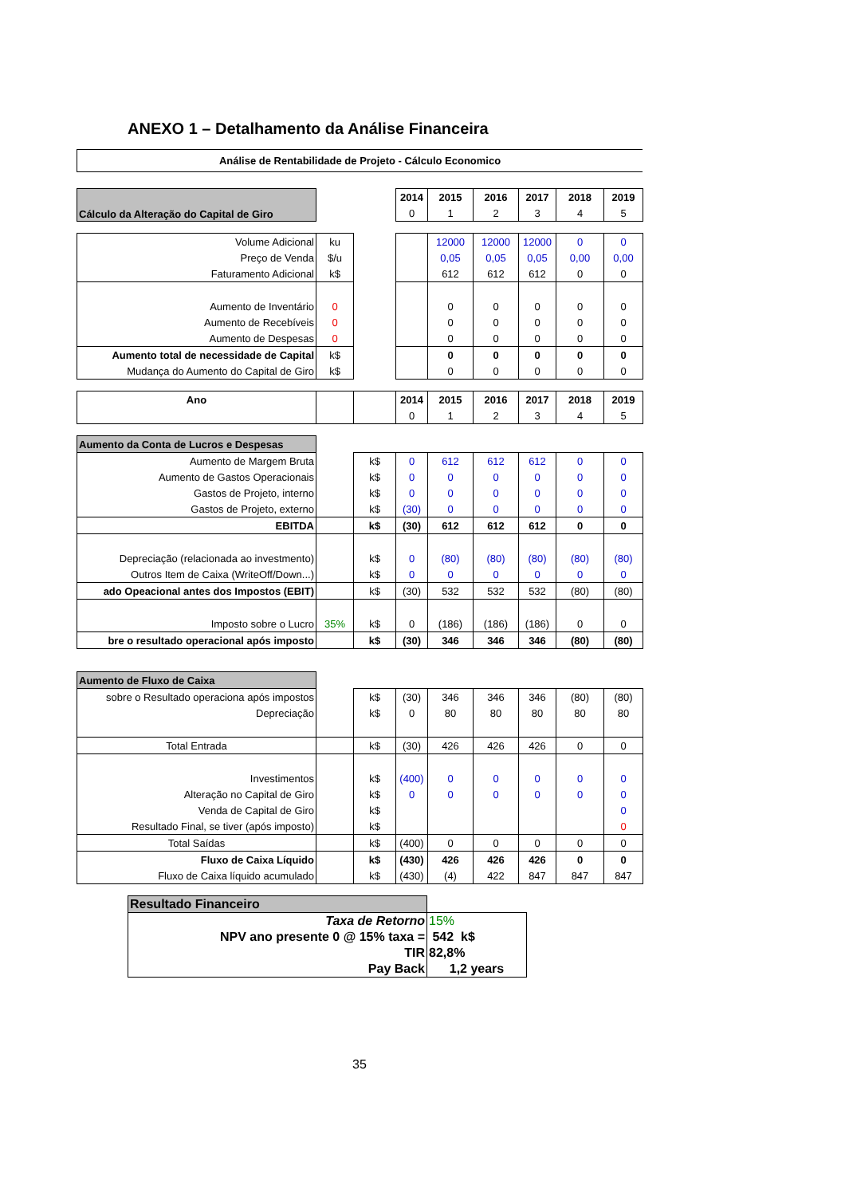ANEXO 1 – Detalhamento da Análise Financeira
Análise de Rentabilidade de Projeto - Cálculo Economico
| Cálculo da Alteração do Capital de Giro | | | 2014 | 2015 | 2016 | 2017 | 2018 | 2019 |
| | | | 0 | 1 | 2 | 3 | 4 | 5 |
| Volume Adicional | ku | | | 12000 | 12000 | 12000 | 0 | 0 |
| Preço de Venda | $/u | | | 0,05 | 0,05 | 0,05 | 0,00 | 0,00 |
| Faturamento Adicional | k$ | | | 612 | 612 | 612 | 0 | 0 |
| Aumento de Inventário | 0 | | | 0 | 0 | 0 | 0 | 0 |
| Aumento de Recebíveis | 0 | | | 0 | 0 | 0 | 0 | 0 |
| Aumento de Despesas | 0 | | | 0 | 0 | 0 | 0 | 0 |
| Aumento total de necessidade de Capital | k$ | | | 0 | 0 | 0 | 0 | 0 |
| Mudança do Aumento do Capital de Giro | k$ | | | 0 | 0 | 0 | 0 | 0 |
| Ano | | | 2014 | 2015 | 2016 | 2017 | 2018 | 2019 |
| | | | 0 | 1 | 2 | 3 | 4 | 5 |
| Aumento da Conta de Lucros e Despesas | | | | | | | | |
| Aumento de Margem Bruta | | k$ | 0 | 612 | 612 | 612 | 0 | 0 |
| Aumento de Gastos Operacionais | | k$ | 0 | 0 | 0 | 0 | 0 | 0 |
| Gastos de Projeto, interno | | k$ | 0 | 0 | 0 | 0 | 0 | 0 |
| Gastos de Projeto, externo | | k$ | (30) | 0 | 0 | 0 | 0 | 0 |
| EBITDA | | k$ | (30) | 612 | 612 | 612 | 0 | 0 |
| Depreciação (relacionada ao investmento) | | k$ | 0 | (80) | (80) | (80) | (80) | (80) |
| Outros Item de Caixa (WriteOff/Down...) | | k$ | 0 | 0 | 0 | 0 | 0 | 0 |
| ado Opeacional antes dos Impostos (EBIT) | | k$ | (30) | 532 | 532 | 532 | (80) | (80) |
| Imposto sobre o Lucro | 35% | k$ | 0 | (186) | (186) | (186) | 0 | 0 |
| bre o resultado operacional após imposto | | k$ | (30) | 346 | 346 | 346 | (80) | (80) |
| Aumento de Fluxo de Caixa | | | | | | | | |
| sobre o Resultado operaciona após impostos | | k$ | (30) | 346 | 346 | 346 | (80) | (80) |
| Depreciação | | k$ | 0 | 80 | 80 | 80 | 80 | 80 |
| Total Entrada | | k$ | (30) | 426 | 426 | 426 | 0 | 0 |
| Investimentos | | k$ | (400) | 0 | 0 | 0 | 0 | 0 |
| Alteração no Capital de Giro | | k$ | 0 | 0 | 0 | 0 | 0 | 0 |
| Venda de Capital de Giro | | k$ | | | | | | 0 |
| Resultado Final, se tiver (após imposto) | | k$ | | | | | | 0 |
| Total Saídas | | k$ | (400) | 0 | 0 | 0 | 0 | 0 |
| Fluxo de Caixa Líquido | | k$ | (430) | 426 | 426 | 426 | 0 | 0 |
| Fluxo de Caixa líquido acumulado | | k$ | (430) | (4) | 422 | 847 | 847 | 847 |
| Resultado Financeiro | |
| Taxa de Retorno | 15% |
| NPV ano presente 0 @ 15% taxa = | 542 k$ |
| TIR | 82,8% |
| Pay Back | 1,2 years |
35